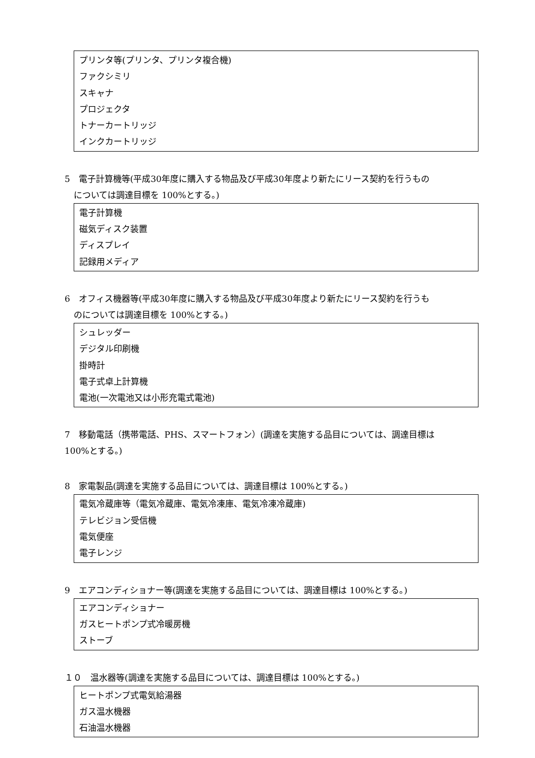プリンタ等(プリンタ、プリンタ複合機)
ファクシミリ
スキャナ
プロジェクタ
トナーカートリッジ
インクカートリッジ
5　電子計算機等(平成30年度に購入する物品及び平成30年度より新たにリース契約を行うもの
については調達目標を 100%とする。)
電子計算機
磁気ディスク装置
ディスプレイ
記録用メディア
6　オフィス機器等(平成30年度に購入する物品及び平成30年度より新たにリース契約を行うも
のについては調達目標を 100%とする。)
シュレッダー
デジタル印刷機
掛時計
電子式卓上計算機
電池(一次電池又は小形充電式電池)
7　移動電話（携帯電話、PHS、スマートフォン）(調達を実施する品目については、調達目標は
100%とする。)
8　家電製品(調達を実施する品目については、調達目標は 100%とする。)
電気冷蔵庫等（電気冷蔵庫、電気冷凍庫、電気冷凍冷蔵庫)
テレビジョン受信機
電気便座
電子レンジ
9　エアコンディショナー等(調達を実施する品目については、調達目標は 100%とする。)
エアコンディショナー
ガスヒートポンプ式冷暖房機
ストーブ
１０　温水器等(調達を実施する品目については、調達目標は 100%とする。)
ヒートポンプ式電気給湯器
ガス温水機器
石油温水機器